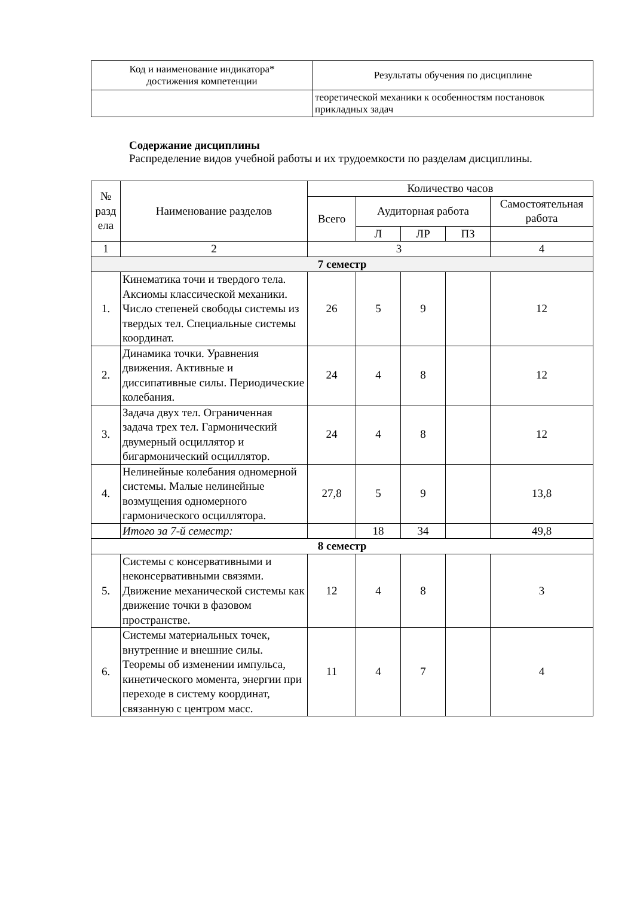| Код и наименование индикатора* достижения компетенции | Результаты обучения по дисциплине |
| | теоретической механики к особенностям постановок прикладных задач |
Содержание дисциплины
Распределение видов учебной работы и их трудоемкости по разделам дисциплины.
| № разд ела | Наименование разделов | Количество часов | | | | |
| --- | --- | --- | --- | --- | --- | --- |
| | | Всего | Аудиторная работа | | | Самостоятельная работа |
| | | | Л | ЛР | ПЗ | |
| 1 | 2 | 3 | | | | 4 |
| 7 семестр | | | | | | |
| 1. | Кинематика точи и твердого тела. Аксиомы классической механики. Число степеней свободы системы из твердых тел. Специальные системы координат. | 26 | 5 | 9 | | 12 |
| 2. | Динамика точки. Уравнения движения. Активные и диссипативные силы. Периодические колебания. | 24 | 4 | 8 | | 12 |
| 3. | Задача двух тел. Ограниченная задача трех тел. Гармонический двумерный осциллятор и бигармонический осциллятор. | 24 | 4 | 8 | | 12 |
| 4. | Нелинейные колебания одномерной системы. Малые нелинейные возмущения одномерного гармонического осциллятора. | 27,8 | 5 | 9 | | 13,8 |
| | Итого за 7-й семестр: | | 18 | 34 | | 49,8 |
| 8 семестр | | | | | | |
| 5. | Системы с консервативными и неконсервативными связями. Движение механической системы как движение точки в фазовом пространстве. | 12 | 4 | 8 | | 3 |
| 6. | Системы материальных точек, внутренние и внешние силы. Теоремы об изменении импульса, кинетического момента, энергии при переходе в систему координат, связанную с центром масс. | 11 | 4 | 7 | | 4 |